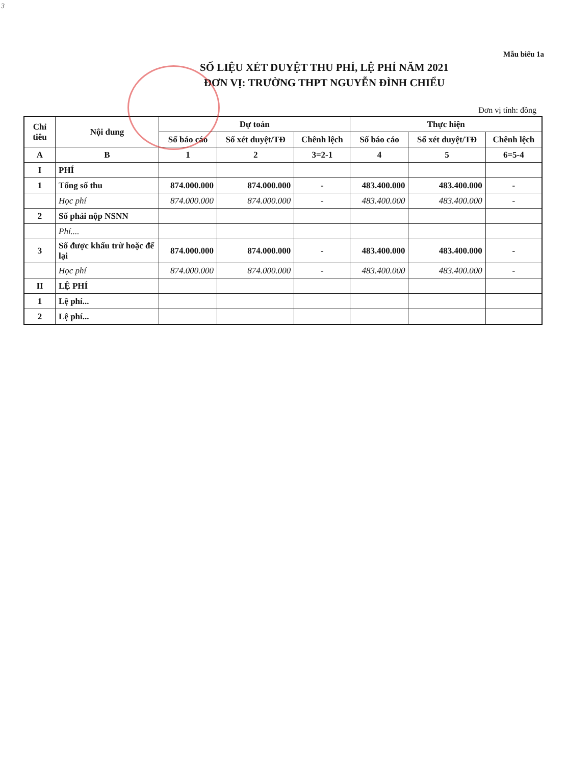3
Mẫu biểu 1a
SỐ LIỆU XÉT DUYỆT THU PHÍ, LỆ PHÍ NĂM 2021
ĐƠN VỊ: TRƯỜNG THPT NGUYỄN ĐÌNH CHIỂU
Đơn vị tính: đồng
| Chỉ tiêu | Nội dung | Dự toán | | | Thực hiện | | |
| --- | --- | --- | --- | --- | --- | --- | --- |
| | | Số báo cáo | Số xét duyệt/TĐ | Chênh lệch | Số báo cáo | Số xét duyệt/TĐ | Chênh lệch |
| A | B | 1 | 2 | 3=2-1 | 4 | 5 | 6=5-4 |
| I | PHÍ | | | | | | |
| 1 | Tổng số thu | 874.000.000 | 874.000.000 | - | 483.400.000 | 483.400.000 | - |
| | Học phí | 874.000.000 | 874.000.000 | - | 483.400.000 | 483.400.000 | - |
| 2 | Số phải nộp NSNN | | | | | | |
| | Phí.... | | | | | | |
| 3 | Số được khấu trừ hoặc để lại | 874.000.000 | 874.000.000 | - | 483.400.000 | 483.400.000 | - |
| | Học phí | 874.000.000 | 874.000.000 | - | 483.400.000 | 483.400.000 | - |
| II | LỆ PHÍ | | | | | | |
| 1 | Lệ phí... | | | | | | |
| 2 | Lệ phí... | | | | | | |